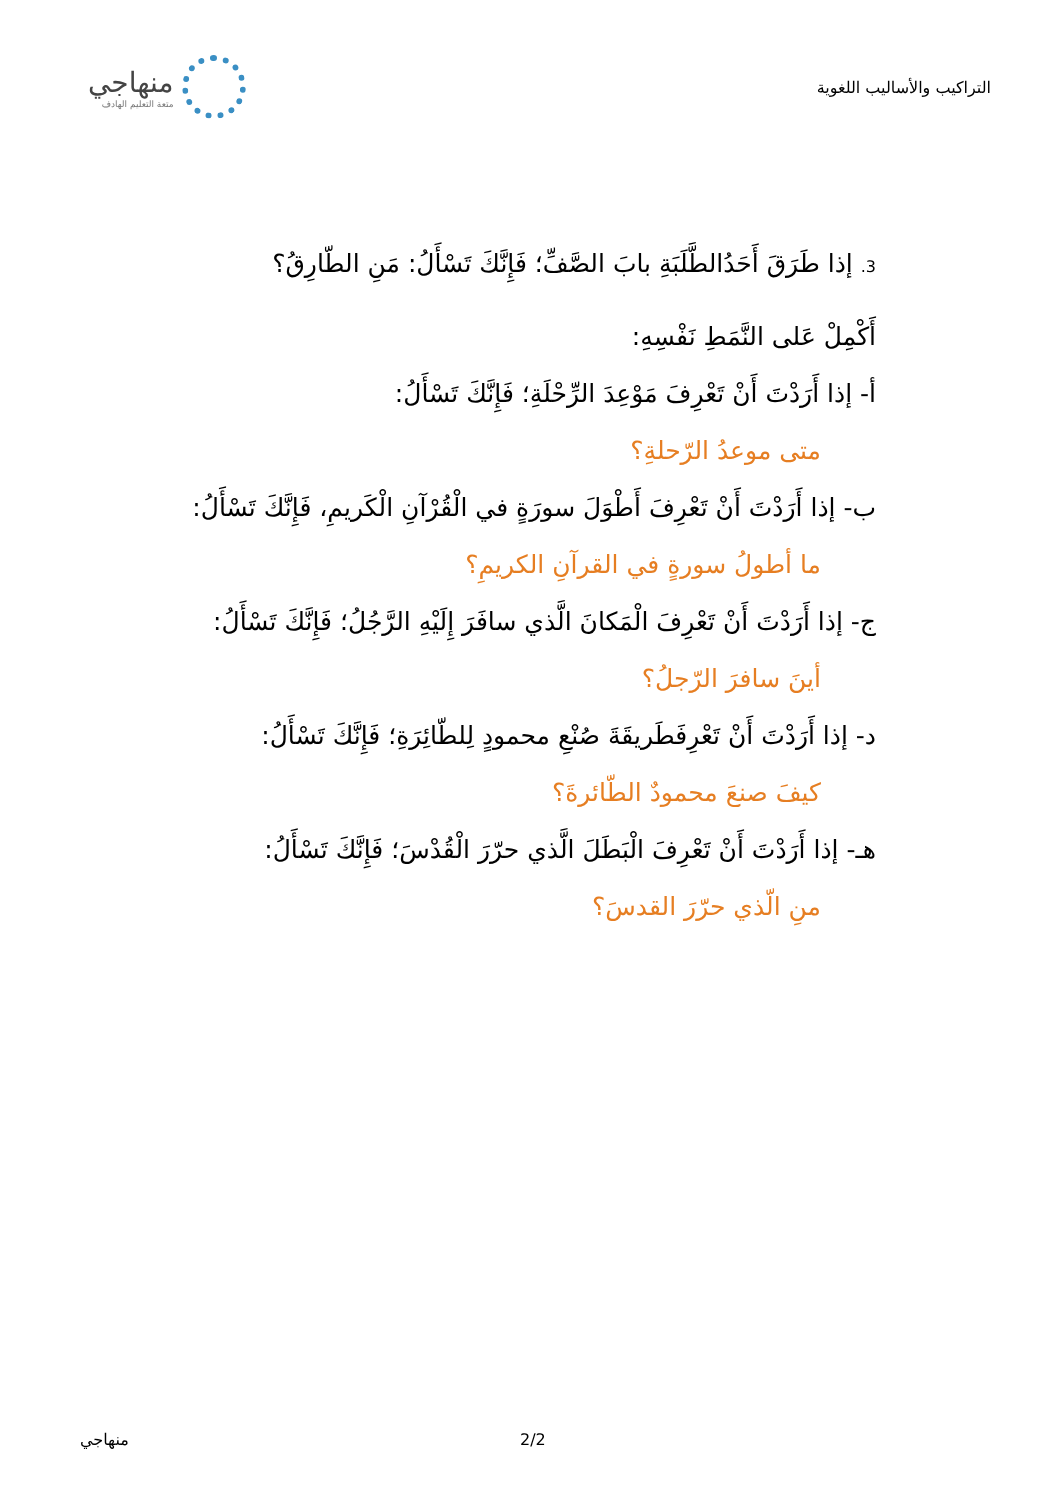التراكيب والأساليب اللغوية
منهاجي
متعة التعليم الهادف
3. إذا طَرَقَ أَحَدُالطَّلَبَةِ بابَ الصَّفِّ؛ فَإِنَّكَ تَسْأَلُ: مَنِ الطّارِقُ؟
أَكْمِلْ عَلى النَّمَطِ نَفْسِهِ:
أ- إذا أَرَدْتَ أَنْ تَعْرِفَ مَوْعِدَ الرِّحْلَةِ؛ فَإِنَّكَ تَسْأَلُ:
متى موعدُ الرّحلةِ؟
ب- إذا أَرَدْتَ أَنْ تَعْرِفَ أَطْوَلَ سورَةٍ في الْقُرْآنِ الْكَريمِ، فَإِنَّكَ تَسْأَلُ:
ما أطولُ سورةٍ في القرآنِ الكريمِ؟
ج- إذا أَرَدْتَ أَنْ تَعْرِفَ الْمَكانَ الَّذي سافَرَ إِلَيْهِ الرَّجُلُ؛ فَإِنَّكَ تَسْأَلُ:
أينَ سافرَ الرّجلُ؟
د- إذا أَرَدْتَ أَنْ تَعْرِفَطَريقَةَ صُنْعِ محمودٍ لِلطّائِرَةِ؛ فَإِنَّكَ تَسْأَلُ:
كيفَ صنعَ محمودٌ الطّائرةَ؟
هـ- إذا أَرَدْتَ أَنْ تَعْرِفَ الْبَطَلَ الَّذي حرّرَ الْقُدْسَ؛ فَإِنَّكَ تَسْأَلُ:
منِ الّذي حرّرَ القدسَ؟
منهاجي 2/2